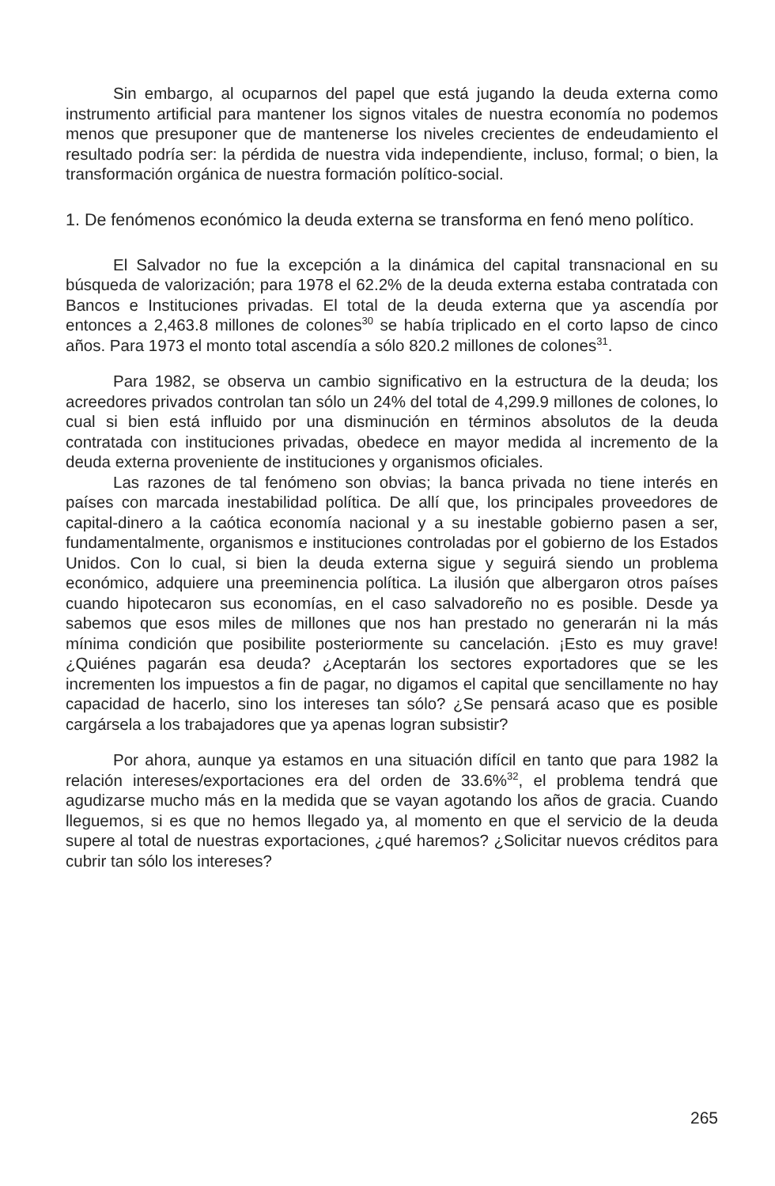Sin embargo, al ocuparnos del papel que está jugando la deuda externa como instrumento artificial para mantener los signos vitales de nuestra economía no podemos menos que presuponer que de mantenerse los niveles crecientes de endeudamiento el resultado podría ser: la pérdida de nuestra vida independiente, incluso, formal; o bien, la transformación orgánica de nuestra formación político-social.
1. De fenómenos económico la deuda externa se transforma en fenó meno político.
El Salvador no fue la excepción a la dinámica del capital transnacional en su búsqueda de valorización; para 1978 el 62.2% de la deuda externa estaba contratada con Bancos e Instituciones privadas. El total de la deuda externa que ya ascendía por entonces a 2,463.8 millones de colones<sup>30</sup> se había triplicado en el corto lapso de cinco años. Para 1973 el monto total ascendía a sólo 820.2 millones de colones<sup>31</sup>.
Para 1982, se observa un cambio significativo en la estructura de la deuda; los acreedores privados controlan tan sólo un 24% del total de 4,299.9 millones de colones, lo cual si bien está influido por una disminución en términos absolutos de la deuda contratada con instituciones privadas, obedece en mayor medida al incremento de la deuda externa proveniente de instituciones y organismos oficiales.
Las razones de tal fenómeno son obvias; la banca privada no tiene interés en países con marcada inestabilidad política. De allí que, los principales proveedores de capital-dinero a la caótica economía nacional y a su inestable gobierno pasen a ser, fundamentalmente, organismos e instituciones controladas por el gobierno de los Estados Unidos. Con lo cual, si bien la deuda externa sigue y seguirá siendo un problema económico, adquiere una preeminencia política. La ilusión que albergaron otros países cuando hipotecaron sus economías, en el caso salvadoreño no es posible. Desde ya sabemos que esos miles de millones que nos han prestado no generarán ni la más mínima condición que posibilite posteriormente su cancelación. ¡Esto es muy grave! ¿Quiénes pagarán esa deuda? ¿Aceptarán los sectores exportadores que se les incrementen los impuestos a fin de pagar, no digamos el capital que sencillamente no hay capacidad de hacerlo, sino los intereses tan sólo? ¿Se pensará acaso que es posible cargársela a los trabajadores que ya apenas logran subsistir?
Por ahora, aunque ya estamos en una situación difícil en tanto que para 1982 la relación intereses/exportaciones era del orden de 33.6%<sup>32</sup>, el problema tendrá que agudizarse mucho más en la medida que se vayan agotando los años de gracia. Cuando lleguemos, si es que no hemos llegado ya, al momento en que el servicio de la deuda supere al total de nuestras exportaciones, ¿qué haremos? ¿Solicitar nuevos créditos para cubrir tan sólo los intereses?
265